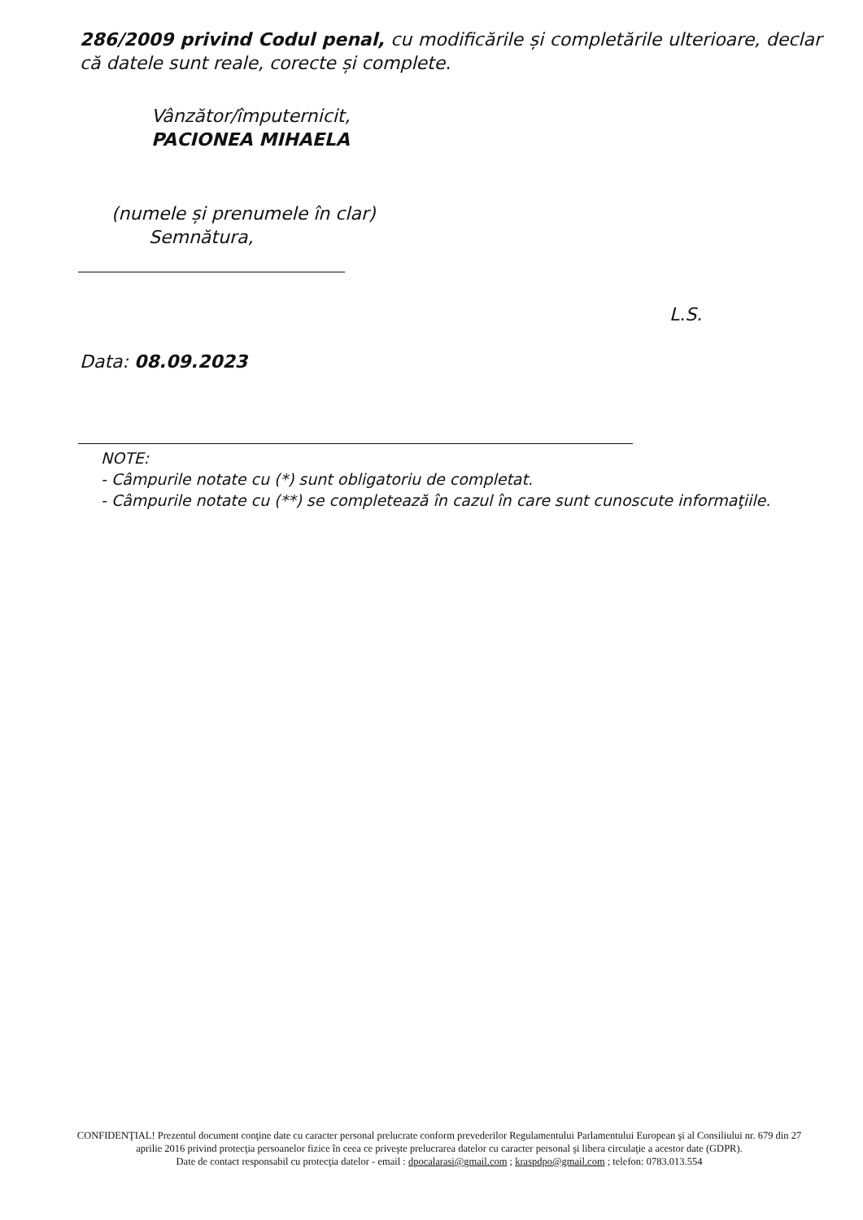286/2009 privind Codul penal, cu modificările și completările ulterioare, declar că datele sunt reale, corecte și complete.
Vânzător/împuternicit,
PACIONEA MIHAELA
(numele și prenumele în clar)
Semnătura,
L.S.
Data: 08.09.2023
NOTE:
- Câmpurile notate cu (*) sunt obligatoriu de completat.
- Câmpurile notate cu (**) se completează în cazul în care sunt cunoscute informaţiile.
CONFIDENŢIAL! Prezentul document conţine date cu caracter personal prelucrate conform prevederilor Regulamentului Parlamentului European şi al Consiliului nr. 679 din 27 aprilie 2016 privind protecţia persoanelor fizice în ceea ce priveşte prelucrarea datelor cu caracter personal şi libera circulaţie a acestor date (GDPR).
Date de contact responsabil cu protecţia datelor - email : dpocalarasi@gmail.com ; kraspdpo@gmail.com ; telefon: 0783.013.554